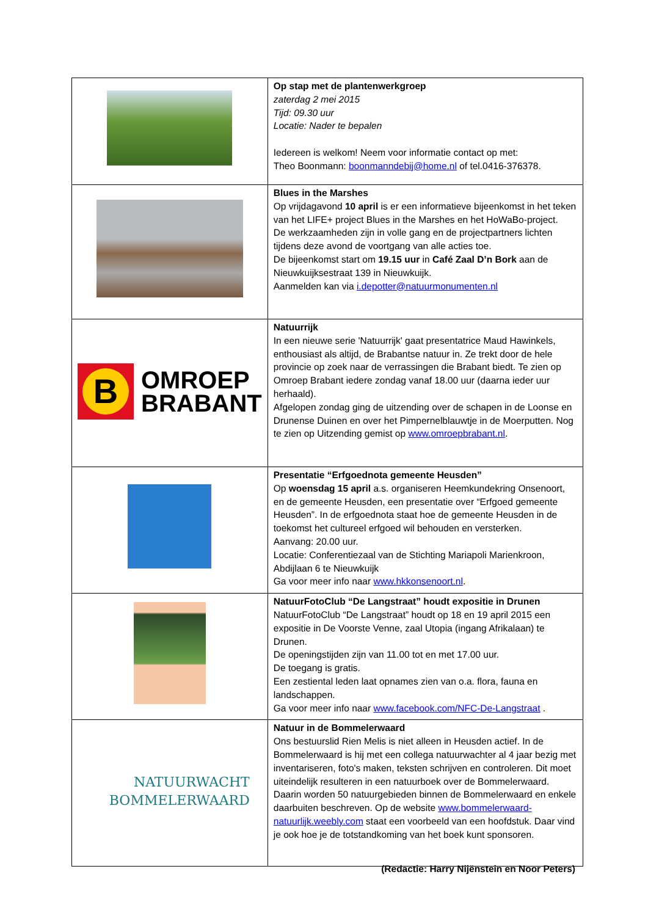| | Op stap met de plantenwerkgroep zaterdag 2 mei 2015 Tijd: 09.30 uur Locatie: Nader te bepalen Iedereen is welkom! Neem voor informatie contact op met: Theo Boonmann: boonmanndebij@home.nl of tel.0416-376378. |
| | Blues in the Marshes Op vrijdagavond 10 april is er een informatieve bijeenkomst in het teken van het LIFE+ project Blues in the Marshes en het HoWaBo-project. De werkzaamheden zijn in volle gang en de projectpartners lichten tijdens deze avond de voortgang van alle acties toe. De bijeenkomst start om 19.15 uur in Café Zaal D’n Bork aan de Nieuwkuijksestraat 139 in Nieuwkuijk. Aanmelden kan via i.depotter@natuurmonumenten.nl |
| B OMROEP BRABANT | Natuurrijk In een nieuwe serie 'Natuurrijk' gaat presentatrice Maud Hawinkels, enthousiast als altijd, de Brabantse natuur in. Ze trekt door de hele provincie op zoek naar de verrassingen die Brabant biedt. Te zien op Omroep Brabant iedere zondag vanaf 18.00 uur (daarna ieder uur herhaald). Afgelopen zondag ging de uitzending over de schapen in de Loonse en Drunense Duinen en over het Pimpernelblauwtje in de Moerputten. Nog te zien op Uitzending gemist op www.omroepbrabant.nl . |
| | Presentatie “Erfgoednota gemeente Heusden” Op woensdag 15 april a.s. organiseren Heemkundekring Onsenoort, en de gemeente Heusden, een presentatie over “Erfgoed gemeente Heusden”. In de erfgoednota staat hoe de gemeente Heusden in de toekomst het cultureel erfgoed wil behouden en versterken. Aanvang: 20.00 uur. Locatie: Conferentiezaal van de Stichting Mariapoli Marienkroon, Abdijlaan 6 te Nieuwkuijk Ga voor meer info naar www.hkkonsenoort.nl . |
| | NatuurFotoClub “De Langstraat” houdt expositie in Drunen NatuurFotoClub “De Langstraat” houdt op 18 en 19 april 2015 een expositie in De Voorste Venne, zaal Utopia (ingang Afrikalaan) te Drunen. De openingstijden zijn van 11.00 tot en met 17.00 uur. De toegang is gratis. Een zestiental leden laat opnames zien van o.a. flora, fauna en landschappen. Ga voor meer info naar www.facebook.com/NFC-De-Langstraat . |
| NATUURWACHT BOMMELERWAARD | Natuur in de Bommelerwaard Ons bestuurslid Rien Melis is niet alleen in Heusden actief. In de Bommelerwaard is hij met een collega natuurwachter al 4 jaar bezig met inventariseren, foto's maken, teksten schrijven en controleren. Dit moet uiteindelijk resulteren in een natuurboek over de Bommelerwaard. Daarin worden 50 natuurgebieden binnen de Bommelerwaard en enkele daarbuiten beschreven. Op de website www.bommelerwaard-natuurlijk.weebly.com staat een voorbeeld van een hoofdstuk. Daar vind je ook hoe je de totstandkoming van het boek kunt sponsoren. |
(Redactie: Harry Nijënstein en Noor Peters)